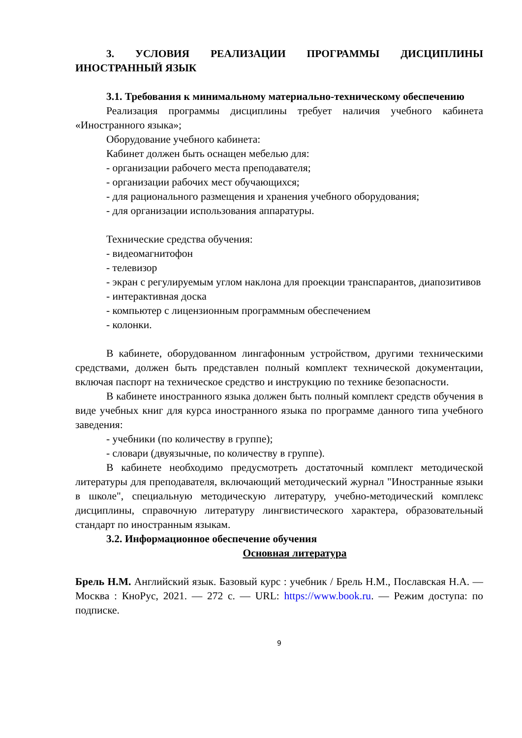3. УСЛОВИЯ РЕАЛИЗАЦИИ ПРОГРАММЫ ДИСЦИПЛИНЫ ИНОСТРАННЫЙ ЯЗЫК
3.1. Требования к минимальному материально-техническому обеспечению
Реализация программы дисциплины требует наличия учебного кабинета «Иностранного языка»;
Оборудование учебного кабинета:
Кабинет должен быть оснащен мебелью для:
- организации рабочего места преподавателя;
- организации рабочих мест обучающихся;
- для рационального размещения и хранения учебного оборудования;
- для организации использования аппаратуры.
Технические средства обучения:
- видеомагнитофон
- телевизор
- экран с регулируемым углом наклона для проекции транспарантов, диапозитивов
- интерактивная доска
- компьютер с лицензионным программным обеспечением
- колонки.
В кабинете, оборудованном лингафонным устройством, другими техническими средствами, должен быть представлен полный комплект технической документации, включая паспорт на техническое средство и инструкцию по технике безопасности.
В кабинете иностранного языка должен быть полный комплект средств обучения в виде учебных книг для курса иностранного языка по программе данного типа учебного заведения:
- учебники (по количеству в группе);
- словари (двуязычные, по количеству в группе).
В кабинете необходимо предусмотреть достаточный комплект методической литературы для преподавателя, включающий методический журнал "Иностранные языки в школе", специальную методическую литературу, учебно-методический комплекс дисциплины, справочную литературу лингвистического характера, образовательный стандарт по иностранным языкам.
3.2. Информационное обеспечение обучения
Основная литература
Брель Н.М. Английский язык. Базовый курс : учебник / Брель Н.М., Пославская Н.А. — Москва : КноРус, 2021. — 272 с. — URL: https://www.book.ru. — Режим доступа: по подписке.
9